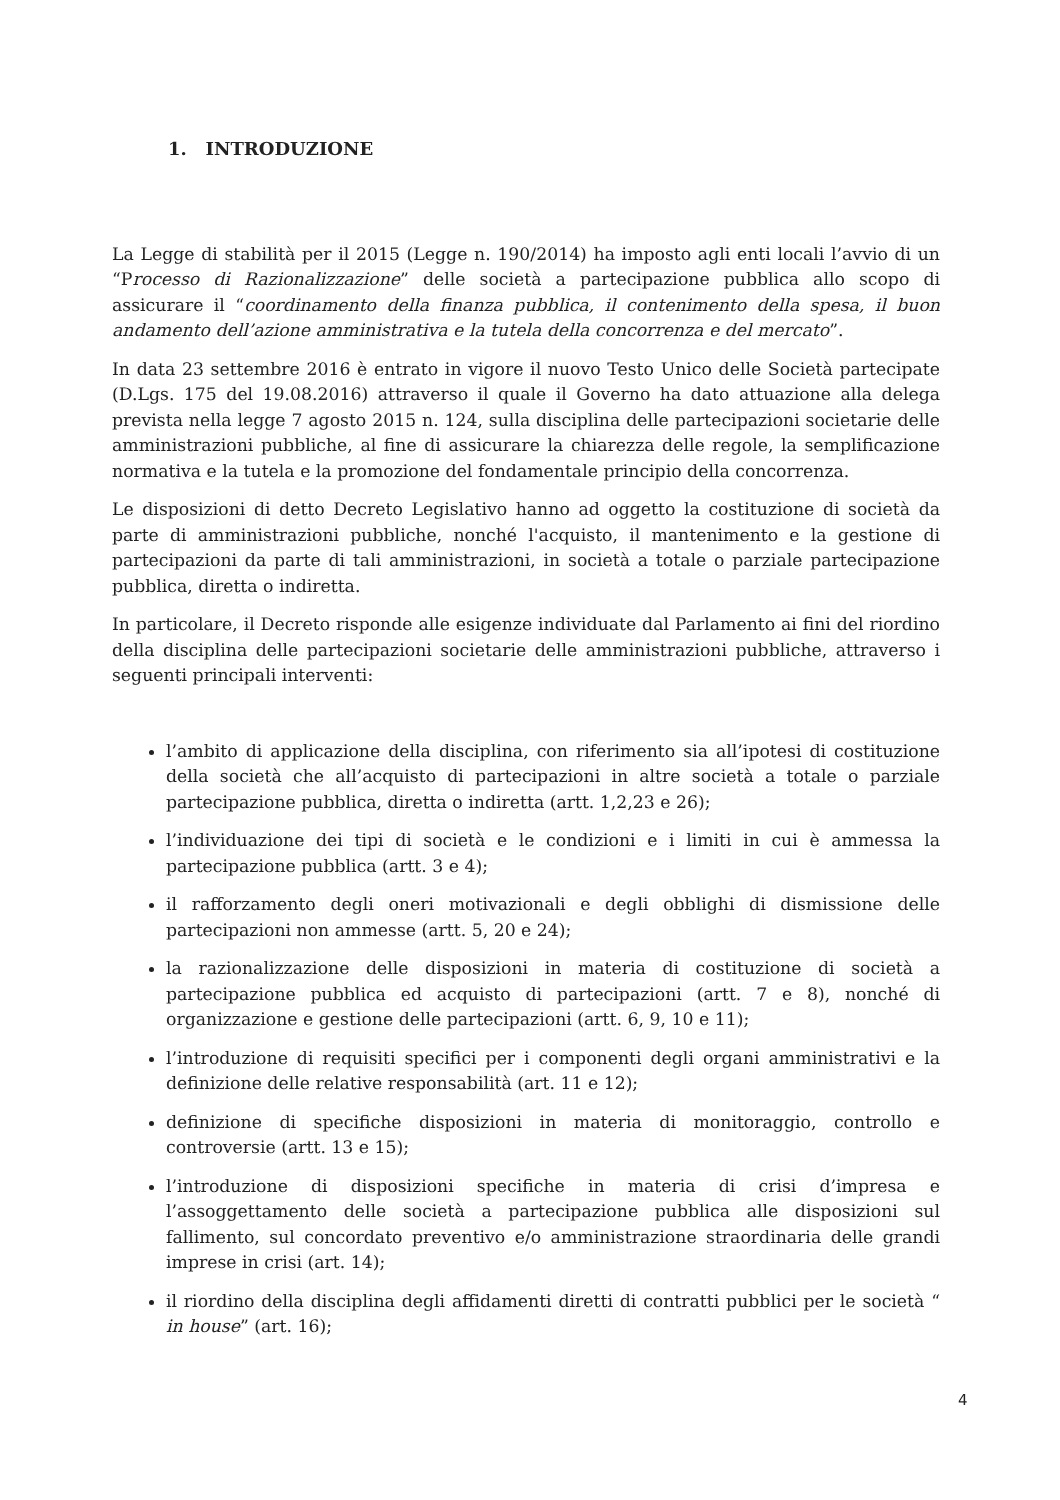1. INTRODUZIONE
La Legge di stabilità per il 2015 (Legge n. 190/2014) ha imposto agli enti locali l’avvio di un “Processo di Razionalizzazione” delle società a partecipazione pubblica allo scopo di assicurare il “coordinamento della finanza pubblica, il contenimento della spesa, il buon andamento dell’azione amministrativa e la tutela della concorrenza e del mercato”.
In data 23 settembre 2016 è entrato in vigore il nuovo Testo Unico delle Società partecipate (D.Lgs. 175 del 19.08.2016) attraverso il quale il Governo ha dato attuazione alla delega prevista nella legge 7 agosto 2015 n. 124, sulla disciplina delle partecipazioni societarie delle amministrazioni pubbliche, al fine di assicurare la chiarezza delle regole, la semplificazione normativa e la tutela e la promozione del fondamentale principio della concorrenza.
Le disposizioni di detto Decreto Legislativo hanno ad oggetto la costituzione di società da parte di amministrazioni pubbliche, nonché l'acquisto, il mantenimento e la gestione di partecipazioni da parte di tali amministrazioni, in società a totale o parziale partecipazione pubblica, diretta o indiretta.
In particolare, il Decreto risponde alle esigenze individuate dal Parlamento ai fini del riordino della disciplina delle partecipazioni societarie delle amministrazioni pubbliche, attraverso i seguenti principali interventi:
l’ambito di applicazione della disciplina, con riferimento sia all’ipotesi di costituzione della società che all’acquisto di partecipazioni in altre società a totale o parziale partecipazione pubblica, diretta o indiretta (artt. 1,2,23 e 26);
l’individuazione dei tipi di società e le condizioni e i limiti in cui è ammessa la partecipazione pubblica (artt. 3 e 4);
il rafforzamento degli oneri motivazionali e degli obblighi di dismissione delle partecipazioni non ammesse (artt. 5, 20 e 24);
la razionalizzazione delle disposizioni in materia di costituzione di società a partecipazione pubblica ed acquisto di partecipazioni (artt. 7 e 8), nonché di organizzazione e gestione delle partecipazioni (artt. 6, 9, 10 e 11);
l’introduzione di requisiti specifici per i componenti degli organi amministrativi e la definizione delle relative responsabilità (art. 11 e 12);
definizione di specifiche disposizioni in materia di monitoraggio, controllo e controversie (artt. 13 e 15);
l’introduzione di disposizioni specifiche in materia di crisi d’impresa e l’assoggettamento delle società a partecipazione pubblica alle disposizioni sul fallimento, sul concordato preventivo e/o amministrazione straordinaria delle grandi imprese in crisi (art. 14);
il riordino della disciplina degli affidamenti diretti di contratti pubblici per le società “ in house” (art. 16);
4